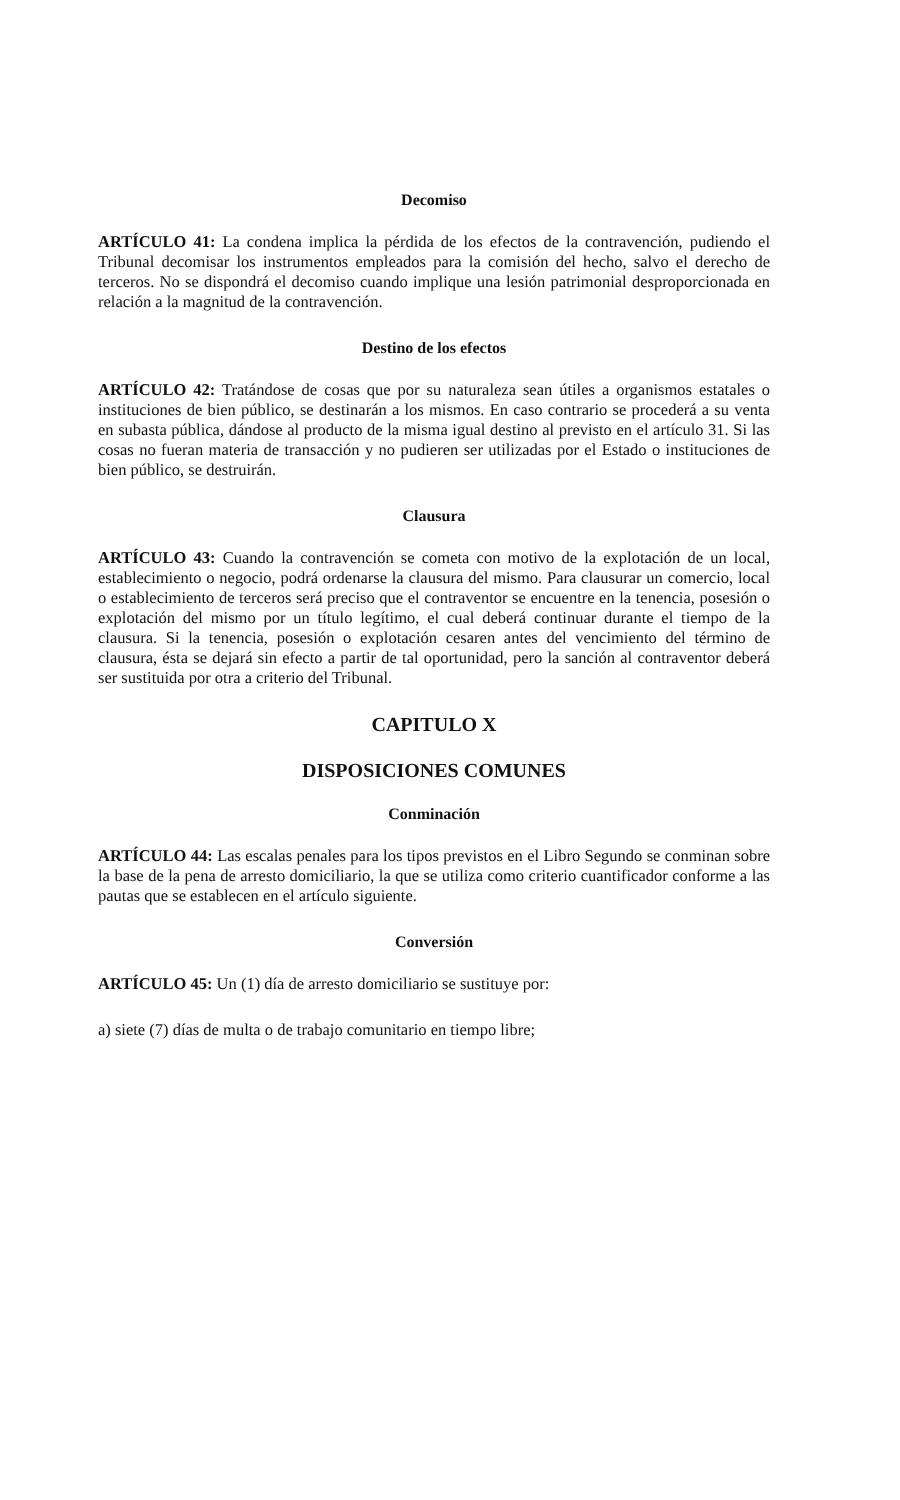Decomiso
ARTÍCULO 41: La condena implica la pérdida de los efectos de la contravención, pudiendo el Tribunal decomisar los instrumentos empleados para la comisión del hecho, salvo el derecho de terceros. No se dispondrá el decomiso cuando implique una lesión patrimonial desproporcionada en relación a la magnitud de la contravención.
Destino de los efectos
ARTÍCULO 42: Tratándose de cosas que por su naturaleza sean útiles a organismos estatales o instituciones de bien público, se destinarán a los mismos. En caso contrario se procederá a su venta en subasta pública, dándose al producto de la misma igual destino al previsto en el artículo 31. Si las cosas no fueran materia de transacción y no pudieren ser utilizadas por el Estado o instituciones de bien público, se destruirán.
Clausura
ARTÍCULO 43: Cuando la contravención se cometa con motivo de la explotación de un local, establecimiento o negocio, podrá ordenarse la clausura del mismo. Para clausurar un comercio, local o establecimiento de terceros será preciso que el contraventor se encuentre en la tenencia, posesión o explotación del mismo por un título legítimo, el cual deberá continuar durante el tiempo de la clausura. Si la tenencia, posesión o explotación cesaren antes del vencimiento del término de clausura, ésta se dejará sin efecto a partir de tal oportunidad, pero la sanción al contraventor deberá ser sustituida por otra a criterio del Tribunal.
CAPITULO X
DISPOSICIONES COMUNES
Conminación
ARTÍCULO 44: Las escalas penales para los tipos previstos en el Libro Segundo se conminan sobre la base de la pena de arresto domiciliario, la que se utiliza como criterio cuantificador conforme a las pautas que se establecen en el artículo siguiente.
Conversión
ARTÍCULO 45: Un (1) día de arresto domiciliario se sustituye por:
a) siete (7) días de multa o de trabajo comunitario en tiempo libre;